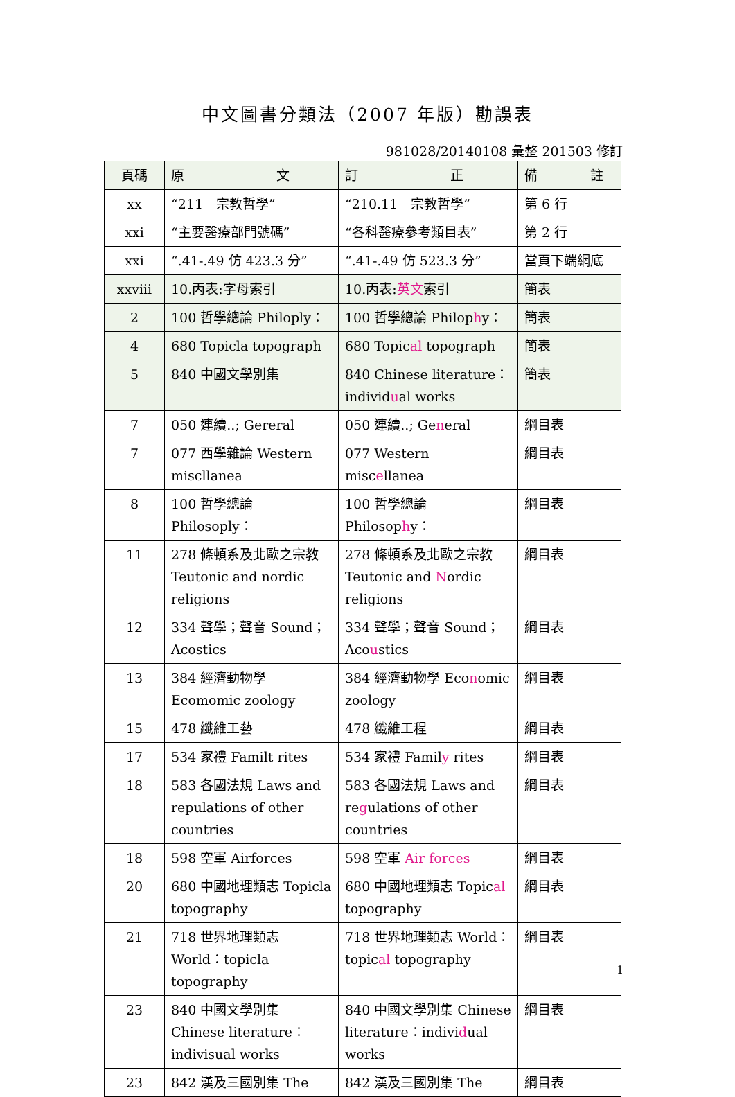中文圖書分類法（2007 年版）勘誤表
981028/20140108 彙整 201503 修訂
| 頁碼 | 原 文 | 訂 正 | 備 註 |
| --- | --- | --- | --- |
| xx | “211 宗教哲學” | “210.11 宗教哲學” | 第 6 行 |
| xxi | “主要醫療部門號碼” | “各科醫療參考類目表” | 第 2 行 |
| xxi | “.41-.49 仿 423.3 分” | “.41-.49 仿 523.3 分” | 當頁下端網底 |
| xxviii | 10.丙表:字母索引 | 10.丙表: 英文 索引 | 簡表 |
| 2 | 100 哲學總論 Philoply： | 100 哲學總論 Philop h y： | 簡表 |
| 4 | 680 Topicla topograph | 680 Topic al topograph | 簡表 |
| 5 | 840 中國文學別集 | 840 Chinese literature：individ u al works | 簡表 |
| 7 | 050 連續..; Gereral | 050 連續..; Ge n eral | 綱目表 |
| 7 | 077 西學雜論 Western miscllanea | 077 Western misc e llanea | 綱目表 |
| 8 | 100 哲學總論 Philosoply： | 100 哲學總論 Philosop h y： | 綱目表 |
| 11 | 278 條頓系及北歐之宗教 Teutonic and nordic religions | 278 條頓系及北歐之宗教 Teutonic and N ordic religions | 綱目表 |
| 12 | 334 聲學；聲音 Sound；Acostics | 334 聲學；聲音 Sound；Aco u stics | 綱目表 |
| 13 | 384 經濟動物學 Ecomomic zoology | 384 經濟動物學 Eco n omic zoology | 綱目表 |
| 15 | 478 纖維工藝 | 478 纖維工程 | 綱目表 |
| 17 | 534 家禮 Familt rites | 534 家禮 Famil y rites | 綱目表 |
| 18 | 583 各國法規 Laws and repulations of other countries | 583 各國法規 Laws and re g ulations of other countries | 綱目表 |
| 18 | 598 空軍 Airforces | 598 空軍 Air forces | 綱目表 |
| 20 | 680 中國地理類志 Topicla topography | 680 中國地理類志 Topic al topography | 綱目表 |
| 21 | 718 世界地理類志 World：topicla topography | 718 世界地理類志 World：topic al topography | 綱目表 |
| 23 | 840 中國文學別集 Chinese literature：indivisual works | 840 中國文學別集 Chinese literature：indivi d ual works | 綱目表 |
| 23 | 842 漢及三國別集 The | 842 漢及三國別集 The | 綱目表 |
1